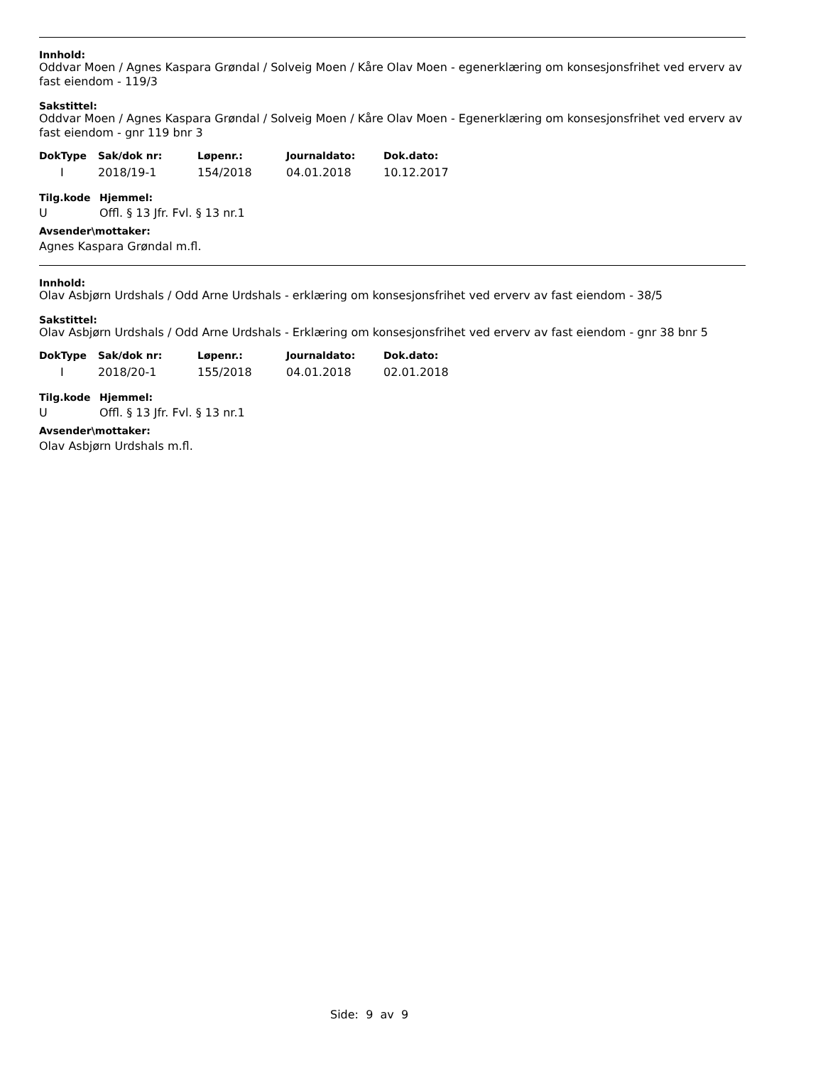Innhold:
Oddvar Moen / Agnes Kaspara Grøndal / Solveig Moen / Kåre Olav Moen - egenerklæring om konsesjonsfrihet ved erverv av fast eiendom - 119/3
Sakstittel:
Oddvar Moen / Agnes Kaspara Grøndal / Solveig Moen / Kåre Olav Moen - Egenerklæring om konsesjonsfrihet ved erverv av fast eiendom - gnr 119 bnr 3
| DokType | Sak/dok nr: | Løpenr.: | Journaldato: | Dok.dato: |
| --- | --- | --- | --- | --- |
| I | 2018/19-1 | 154/2018 | 04.01.2018 | 10.12.2017 |
| Tilg.kode | Hjemmel: |
| --- | --- |
| U | Offl. § 13 Jfr. Fvl. § 13 nr.1 |
Avsender\mottaker:
Agnes Kaspara Grøndal m.fl.
Innhold:
Olav Asbjørn Urdshals / Odd Arne Urdshals - erklæring om konsesjonsfrihet ved erverv av fast eiendom - 38/5
Sakstittel:
Olav Asbjørn Urdshals / Odd Arne Urdshals - Erklæring om konsesjonsfrihet ved erverv av fast eiendom - gnr 38 bnr 5
| DokType | Sak/dok nr: | Løpenr.: | Journaldato: | Dok.dato: |
| --- | --- | --- | --- | --- |
| I | 2018/20-1 | 155/2018 | 04.01.2018 | 02.01.2018 |
| Tilg.kode | Hjemmel: |
| --- | --- |
| U | Offl. § 13 Jfr. Fvl. § 13 nr.1 |
Avsender\mottaker:
Olav Asbjørn Urdshals m.fl.
Side: 9 av 9